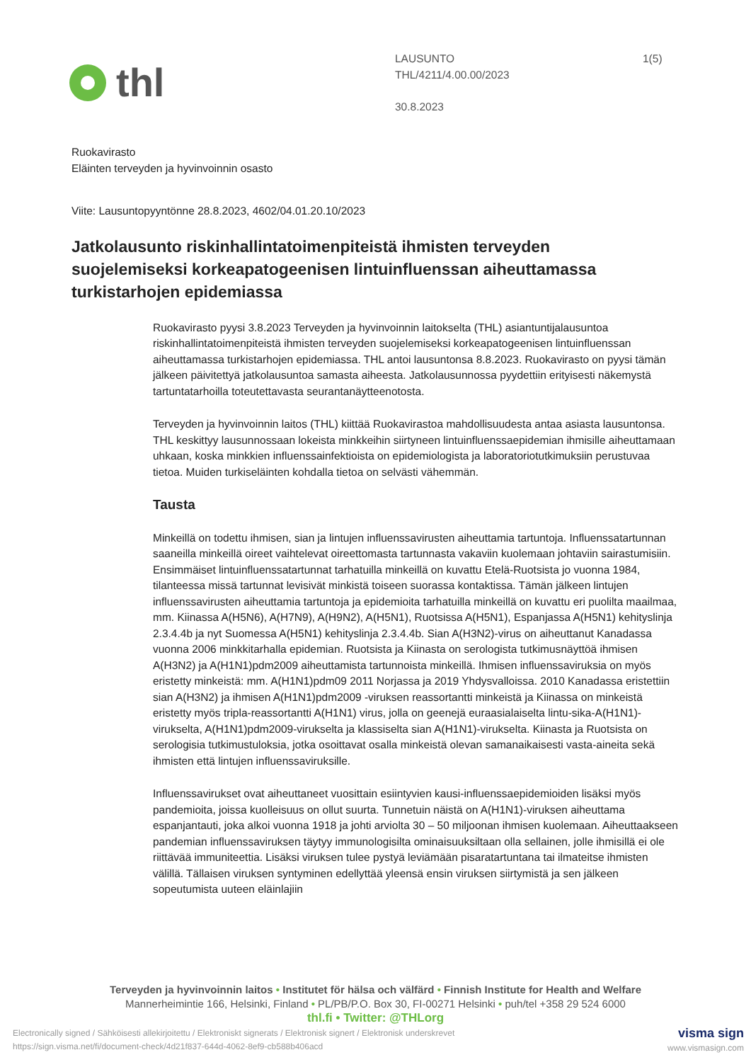thl
LAUSUNTO
THL/4211/4.00.00/2023
30.8.2023
1(5)
Ruokavirasto
Eläinten terveyden ja hyvinvoinnin osasto
Viite: Lausuntopyyntönne 28.8.2023, 4602/04.01.20.10/2023
Jatkolausunto riskinhallintatoimenpiteistä ihmisten terveyden suojelemiseksi korkeapatogeenisen lintuinfluenssan aiheuttamassa turkistarhojen epidemiassa
Ruokavirasto pyysi 3.8.2023 Terveyden ja hyvinvoinnin laitokselta (THL) asiantuntijalausuntoa riskinhallintatoimenpiteistä ihmisten terveyden suojelemiseksi korkeapatogeenisen lintuinfluenssan aiheuttamassa turkistarhojen epidemiassa. THL antoi lausuntonsa 8.8.2023. Ruokavirasto on pyysi tämän jälkeen päivitettyä jatkolausuntoa samasta aiheesta. Jatkolausunnossa pyydettiin erityisesti näkemystä tartuntatarhoilla toteutettavasta seurantanäytteenotosta.
Terveyden ja hyvinvoinnin laitos (THL) kiittää Ruokavirastoa mahdollisuudesta antaa asiasta lausuntonsa. THL keskittyy lausunnossaan lokeista minkkeihin siirtyneen lintuinfluenssaepidemian ihmisille aiheuttamaan uhkaan, koska minkkien influenssainfektioista on epidemiologista ja laboratoriotutkimuksiin perustuvaa tietoa. Muiden turkiseläinten kohdalla tietoa on selvästi vähemmän.
Tausta
Minkeillä on todettu ihmisen, sian ja lintujen influenssavirusten aiheuttamia tartuntoja. Influenssatartunnan saaneilla minkeillä oireet vaihtelevat oireettomasta tartunnasta vakaviin kuolemaan johtaviin sairastumisiin. Ensimmäiset lintuinfluenssatartunnat tarhatuilla minkeillä on kuvattu Etelä-Ruotsista jo vuonna 1984, tilanteessa missä tartunnat levisivät minkistä toiseen suorassa kontaktissa. Tämän jälkeen lintujen influenssavirusten aiheuttamia tartuntoja ja epidemioita tarhatuilla minkeillä on kuvattu eri puolilta maailmaa, mm. Kiinassa A(H5N6), A(H7N9), A(H9N2), A(H5N1), Ruotsissa A(H5N1), Espanjassa A(H5N1) kehityslinja 2.3.4.4b ja nyt Suomessa A(H5N1) kehityslinja 2.3.4.4b. Sian A(H3N2)-virus on aiheuttanut Kanadassa vuonna 2006 minkkitarhalla epidemian. Ruotsista ja Kiinasta on serologista tutkimusnäyttöä ihmisen A(H3N2) ja A(H1N1)pdm2009 aiheuttamista tartunnoista minkeillä. Ihmisen influenssaviruksia on myös eristetty minkeistä: mm. A(H1N1)pdm09 2011 Norjassa ja 2019 Yhdysvalloissa. 2010 Kanadassa eristettiin sian A(H3N2) ja ihmisen A(H1N1)pdm2009 -viruksen reassortantti minkeistä ja Kiinassa on minkeistä eristetty myös tripla-reassortantti A(H1N1) virus, jolla on geenejä euraasialaiselta lintu-sika-A(H1N1)-virukselta, A(H1N1)pdm2009-virukselta ja klassiselta sian A(H1N1)-virukselta. Kiinasta ja Ruotsista on serologisia tutkimustuloksia, jotka osoittavat osalla minkeistä olevan samanaikaisesti vasta-aineita sekä ihmisten että lintujen influenssaviruksille.
Influenssavirukset ovat aiheuttaneet vuosittain esiintyvien kausi-influenssaepidemioiden lisäksi myös pandemioita, joissa kuolleisuus on ollut suurta. Tunnetuin näistä on A(H1N1)-viruksen aiheuttama espanjantauti, joka alkoi vuonna 1918 ja johti arviolta 30 – 50 miljoonan ihmisen kuolemaan. Aiheuttaakseen pandemian influenssaviruksen täytyy immunologisilta ominaisuuksiltaan olla sellainen, jolle ihmisillä ei ole riittävää immuniteettia. Lisäksi viruksen tulee pystyä leviämään pisaratartuntana tai ilmateitse ihmisten välillä. Tällaisen viruksen syntyminen edellyttää yleensä ensin viruksen siirtymistä ja sen jälkeen sopeutumista uuteen eläinlajiin
Terveyden ja hyvinvoinnin laitos • Institutet för hälsa och välfärd • Finnish Institute for Health and Welfare
Mannerheimintie 166, Helsinki, Finland • PL/PB/P.O. Box 30, FI-00271 Helsinki • puh/tel +358 29 524 6000
thl.fi • Twitter: @THLorg
Electronically signed / Sähköisesti allekirjoitettu / Elektroniskt signerats / Elektronisk signert / Elektronisk underskrevet
https://sign.visma.net/fi/document-check/4d21f837-644d-4062-8ef9-cb588b406acd
visma sign
www.vismasign.com